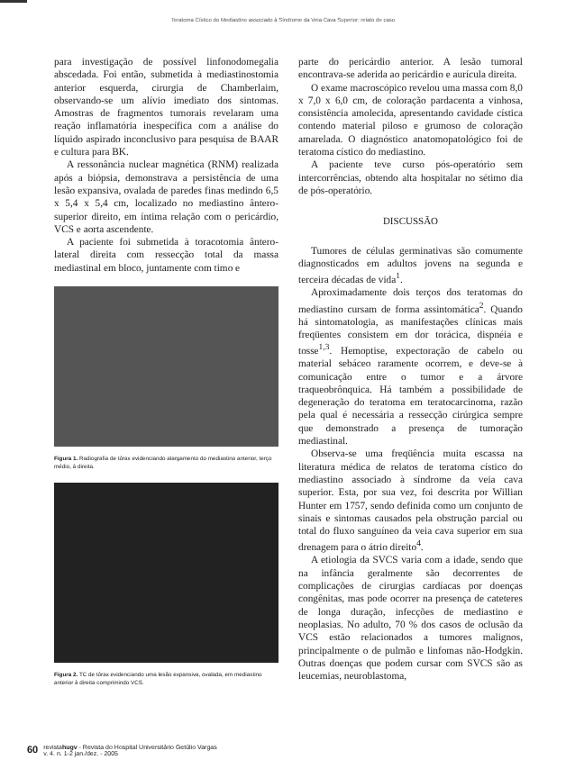Teratoma Cístico do Mediastino associado à Síndrome da Veia Cava Superior: relato de caso
para investigação de possível linfonodomegalia abscedada. Foi então, submetida à mediastinostomia anterior esquerda, cirurgia de Chamberlaim, observando-se um alívio imediato dos sintomas. Amostras de fragmentos tumorais revelaram uma reação inflamatória inespecífica com a análise do líquido aspirado inconclusivo para pesquisa de BAAR e cultura para BK.
A ressonância nuclear magnética (RNM) realizada após a biópsia, demonstrava a persistência de uma lesão expansiva, ovalada de paredes finas medindo 6,5 x 5,4 x 5,4 cm, localizado no mediastino ântero-superior direito, em íntima relação com o pericárdio, VCS e aorta ascendente.
A paciente foi submetida à toracotomia ântero-lateral direita com ressecção total da massa mediastinal em bloco, juntamente com timo e
Figura 1. Radiografia de tórax evidenciando alargamento do mediastino anterior, terço médio, à direita.
Figura 2. TC de tórax evidenciando uma lesão expansiva, ovalada, em mediastino anterior à direita comprimindo VCS.
parte do pericárdio anterior. A lesão tumoral encontrava-se aderida ao pericárdio e aurícula direita.
O exame macroscópico revelou uma massa com 8,0 x 7,0 x 6,0 cm, de coloração pardacenta a vinhosa, consistência amolecida, apresentando cavidade cística contendo material piloso e grumoso de coloração amarelada. O diagnóstico anatomopatológico foi de teratoma cístico do mediastino.
A paciente teve curso pós-operatório sem intercorrências, obtendo alta hospitalar no sétimo dia de pós-operatório.
DISCUSSÃO
Tumores de células germinativas são comumente diagnosticados em adultos jovens na segunda e terceira décadas de vida<sup>1</sup>.
Aproximadamente dois terços dos teratomas do mediastino cursam de forma assintomática<sup>2</sup>. Quando há sintomatologia, as manifestações clínicas mais freqüentes consistem em dor torácica, dispnéia e tosse<sup>1,3</sup>. Hemoptise, expectoração de cabelo ou material sebáceo raramente ocorrem, e deve-se à comunicação entre o tumor e a árvore traqueobrônquica. Há também a possibilidade de degeneração do teratoma em teratocarcinoma, razão pela qual é necessária a ressecção cirúrgica sempre que demonstrado a presença de tumoração mediastinal.
Observa-se uma freqüência muita escassa na literatura médica de relatos de teratoma cístico do mediastino associado à síndrome da veia cava superior. Esta, por sua vez, foi descrita por Willian Hunter em 1757, sendo definida como um conjunto de sinais e sintomas causados pela obstrução parcial ou total do fluxo sanguíneo da veia cava superior em sua drenagem para o átrio direito<sup>4</sup>.
A etiologia da SVCS varia com a idade, sendo que na infância geralmente são decorrentes de complicações de cirurgias cardíacas por doenças congênitas, mas pode ocorrer na presença de cateteres de longa duração, infecções de mediastino e neoplasias. No adulto, 70 % dos casos de oclusão da VCS estão relacionados a tumores malignos, principalmente o de pulmão e linfomas não-Hodgkin. Outras doenças que podem cursar com SVCS são as leucemias, neuroblastoma,
60 revistahugv - Revista do Hospital Universitário Getúlio Vargas
v. 4. n. 1-2 jan./dez. - 2005